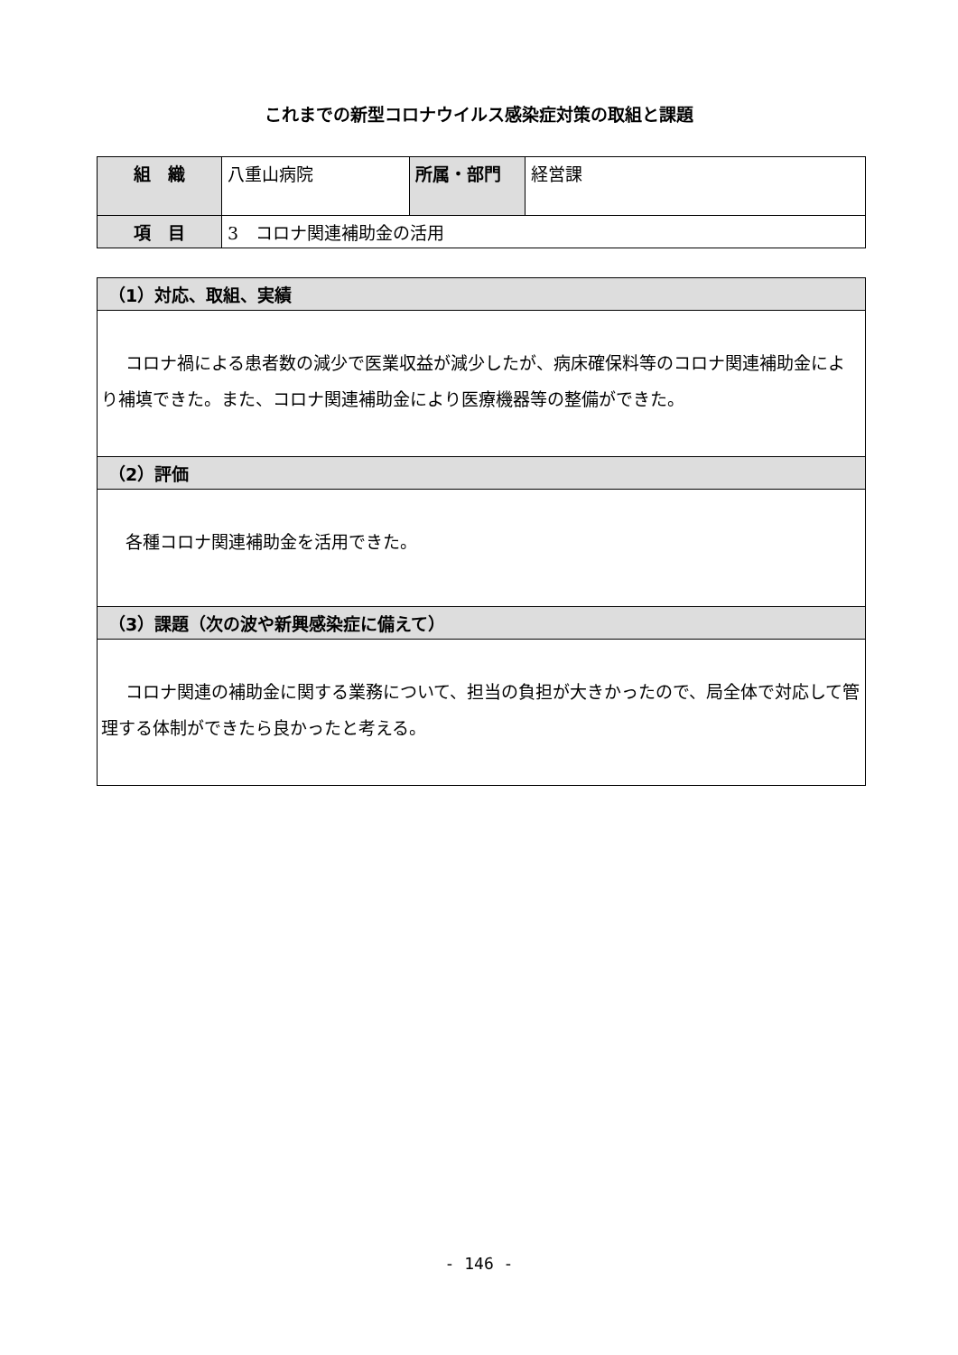これまでの新型コロナウイルス感染症対策の取組と課題
| 組 織 | 八重山病院 | 所属・部門 | 経営課 |
| 項 目 | 3 コロナ関連補助金の活用 | | |
| （1）対応、取組、実績 |
| --- |
| コロナ禍による患者数の減少で医業収益が減少したが、病床確保料等のコロナ関連補助金により補填できた。また、コロナ関連補助金により医療機器等の整備ができた。 |
| （2）評価 |
| 各種コロナ関連補助金を活用できた。 |
| （3）課題（次の波や新興感染症に備えて） |
| コロナ関連の補助金に関する業務について、担当の負担が大きかったので、局全体で対応して管理する体制ができたら良かったと考える。 |
- 146 -